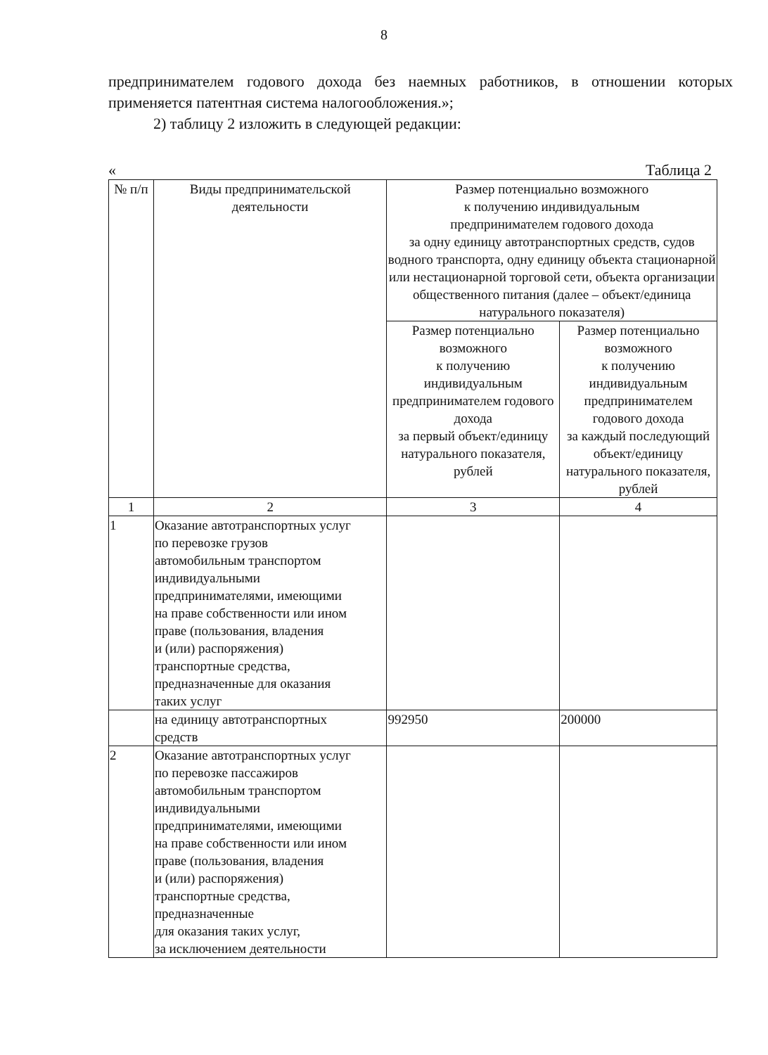8
предпринимателем годового дохода без наемных работников, в отношении которых применяется патентная система налогообложения.»;
2) таблицу 2 изложить в следующей редакции:
« Таблица 2
| № п/п | Виды предпринимательской деятельности | Размер потенциально возможного к получению индивидуальным предпринимателем годового дохода за одну единицу автотранспортных средств, судов водного транспорта, одну единицу объекта стационарной или нестационарной торговой сети, объекта организации общественного питания (далее – объект/единица натурального показателя) | |
| --- | --- | --- | --- |
| | | Размер потенциально возможного к получению индивидуальным предпринимателем годового дохода за первый объект/единицу натурального показателя, рублей | Размер потенциально возможного к получению индивидуальным предпринимателем годового дохода за каждый последующий объект/единицу натурального показателя, рублей |
| 1 | 2 | 3 | 4 |
| 1 | Оказание автотранспортных услуг по перевозке грузов автомобильным транспортом индивидуальными предпринимателями, имеющими на праве собственности или ином праве (пользования, владения и (или) распоряжения) транспортные средства, предназначенные для оказания таких услуг | | |
| | на единицу автотранспортных средств | 992950 | 200000 |
| 2 | Оказание автотранспортных услуг по перевозке пассажиров автомобильным транспортом индивидуальными предпринимателями, имеющими на праве собственности или ином праве (пользования, владения и (или) распоряжения) транспортные средства, предназначенные для оказания таких услуг, за исключением деятельности | | |